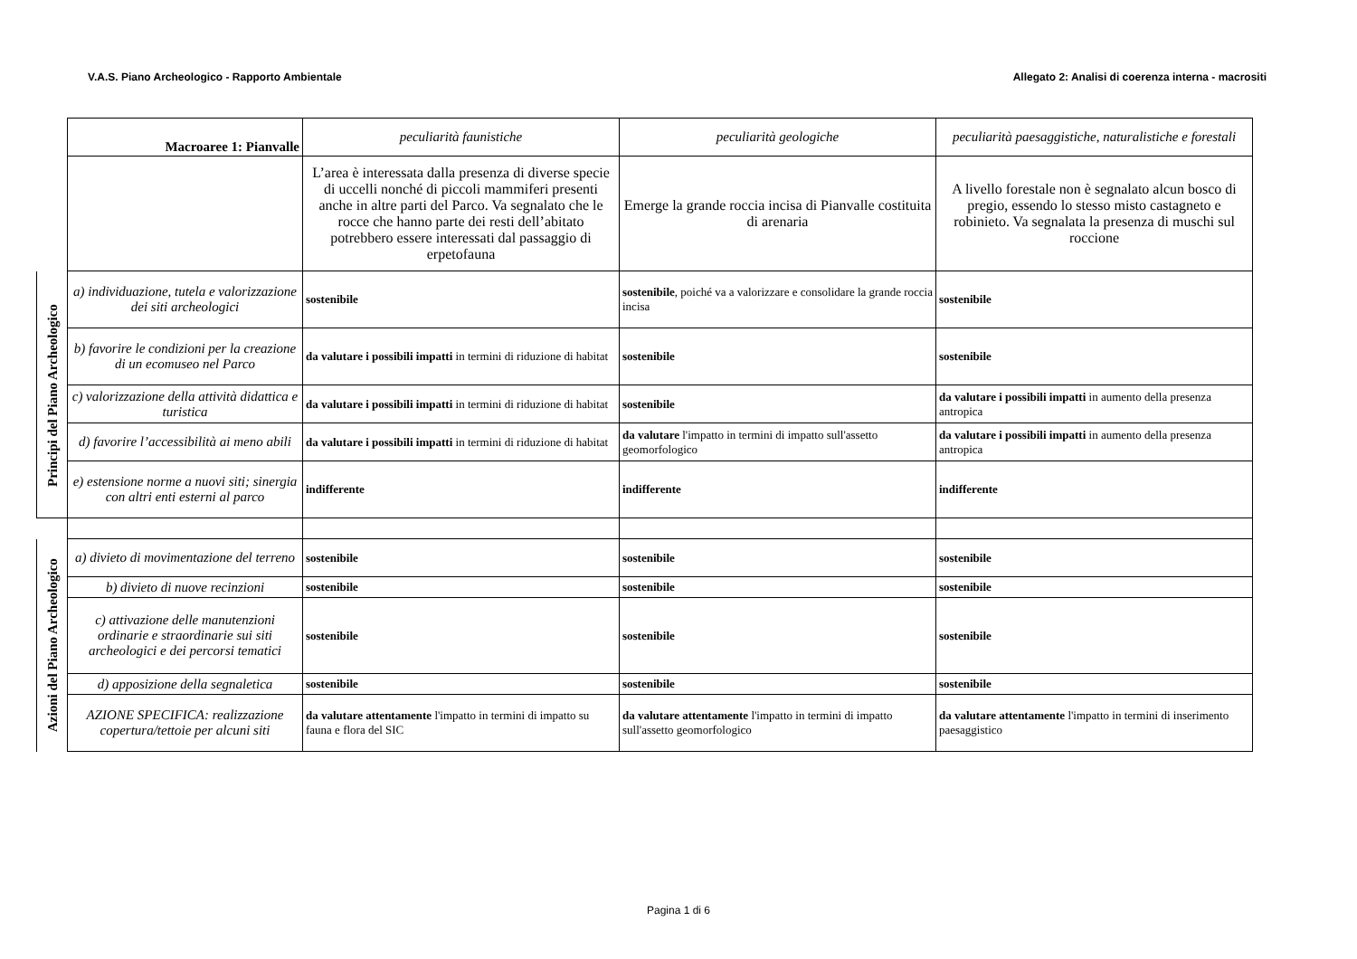V.A.S. Piano Archeologico - Rapporto Ambientale Allegato 2: Analisi di coerenza interna - macrositi
| | Macroaree 1: Pianvalle | peculiarità faunistiche | peculiarità geologiche | peculiarità paesaggistiche, naturalistiche e forestali |
| | | L’area è interessata dalla presenza di diverse specie di uccelli nonché di piccoli mammiferi presenti anche in altre parti del Parco. Va segnalato che le rocce che hanno parte dei resti dell’abitato potrebbero essere interessati dal passaggio di erpetofauna | Emerge la grande roccia incisa di Pianvalle costituita di arenaria | A livello forestale non è segnalato alcun bosco di pregio, essendo lo stesso misto castagneto e robinieto. Va segnalata la presenza di muschi sul roccione |
| Principi del Piano Archeologico | a) individuazione, tutela e valorizzazione dei siti archeologici | sostenibile | sostenibile , poiché va a valorizzare e consolidare la grande roccia incisa | sostenibile |
| | b) favorire le condizioni per la creazione di un ecomuseo nel Parco | da valutare i possibili impatti in termini di riduzione di habitat | sostenibile | sostenibile |
| | c) valorizzazione della attività didattica e turistica | da valutare i possibili impatti in termini di riduzione di habitat | sostenibile | da valutare i possibili impatti in aumento della presenza antropica |
| | d) favorire l’accessibilità ai meno abili | da valutare i possibili impatti in termini di riduzione di habitat | da valutare l'impatto in termini di impatto sull'assetto geomorfologico | da valutare i possibili impatti in aumento della presenza antropica |
| | e) estensione norme a nuovi siti; sinergia con altri enti esterni al parco | indifferente | indifferente | indifferente |
| Azioni del Piano Archeologico | a) divieto di movimentazione del terreno | sostenibile | sostenibile | sostenibile |
| | b) divieto di nuove recinzioni | sostenibile | sostenibile | sostenibile |
| | c) attivazione delle manutenzioni ordinarie e straordinarie sui siti archeologici e dei percorsi tematici | sostenibile | sostenibile | sostenibile |
| | d) apposizione della segnaletica | sostenibile | sostenibile | sostenibile |
| | AZIONE SPECIFICA: realizzazione copertura/tettoie per alcuni siti | da valutare attentamente l'impatto in termini di impatto su fauna e flora del SIC | da valutare attentamente l'impatto in termini di impatto sull'assetto geomorfologico | da valutare attentamente l'impatto in termini di inserimento paesaggistico |
Pagina 1 di 6